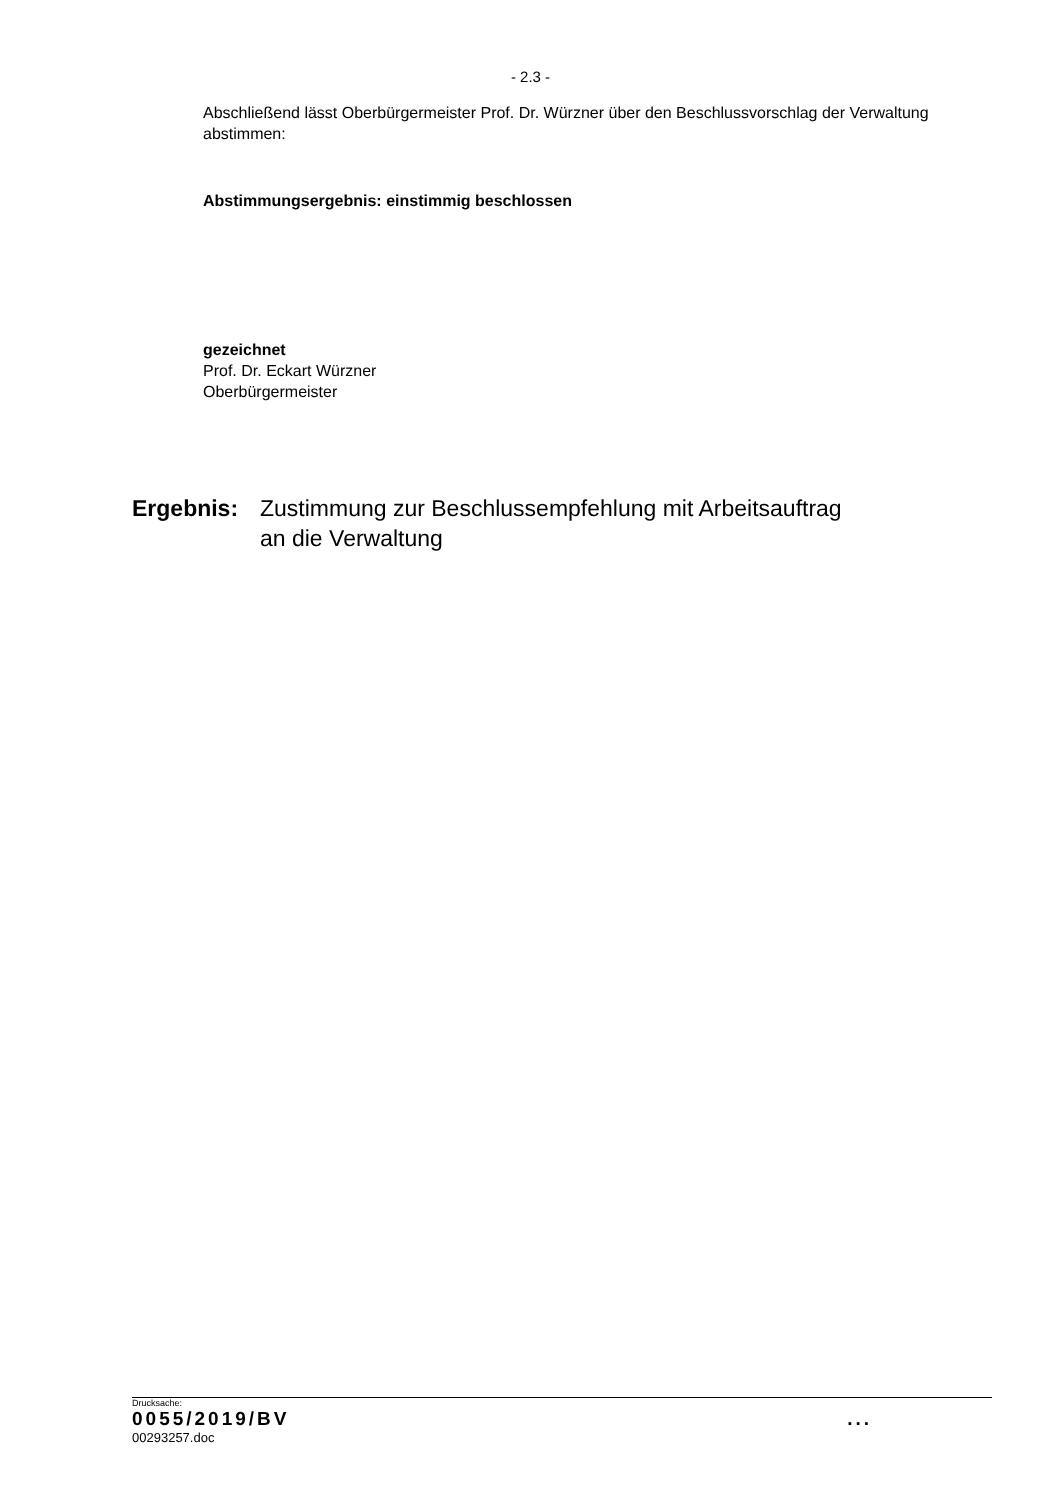- 2.3 -
Abschließend lässt Oberbürgermeister Prof. Dr. Würzner über den Beschlussvorschlag der Verwaltung abstimmen:
Abstimmungsergebnis: einstimmig beschlossen
gezeichnet
Prof. Dr. Eckart Würzner
Oberbürgermeister
Ergebnis: Zustimmung zur Beschlussempfehlung mit Arbeitsauftrag
an die Verwaltung
Drucksache:
0055/2019/BV...
00293257.doc